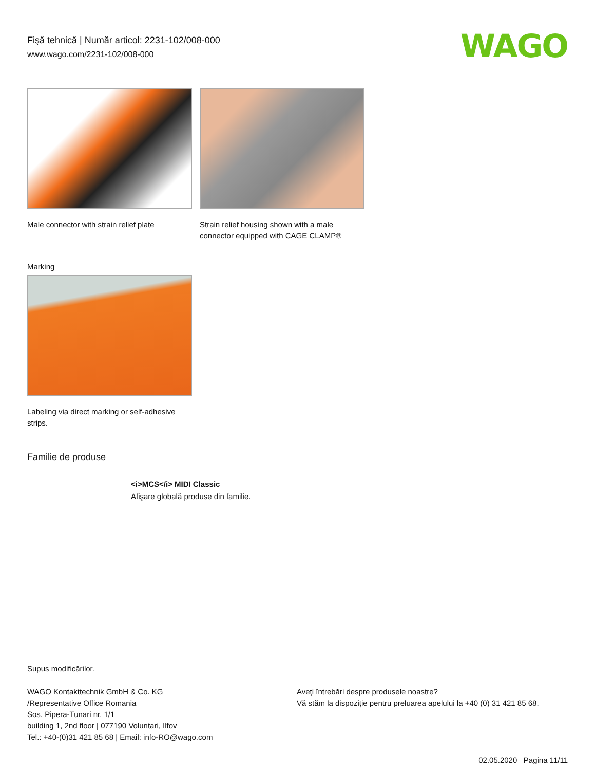Fişă tehnică | Număr articol: 2231-102/008-000
www.wago.com/2231-102/008-000
WAGO
Male connector with strain relief plate
Strain relief housing shown with a male connector equipped with CAGE CLAMP®
Marking
Labeling via direct marking or self-adhesive strips.
Familie de produse
<i>MCS</i> MIDI Classic
Afişare globală produse din familie.
Supus modificărilor.
WAGO Kontakttechnik GmbH & Co. KG
/Representative Office Romania
Sos. Pipera-Tunari nr. 1/1
building 1, 2nd floor | 077190 Voluntari, Ilfov
Tel.: +40-(0)31 421 85 68 | Email: info-RO@wago.com
Aveţi întrebări despre produsele noastre?
Vă stăm la dispoziţie pentru preluarea apelului la +40 (0) 31 421 85 68.
02.05.2020 Pagina 11/11